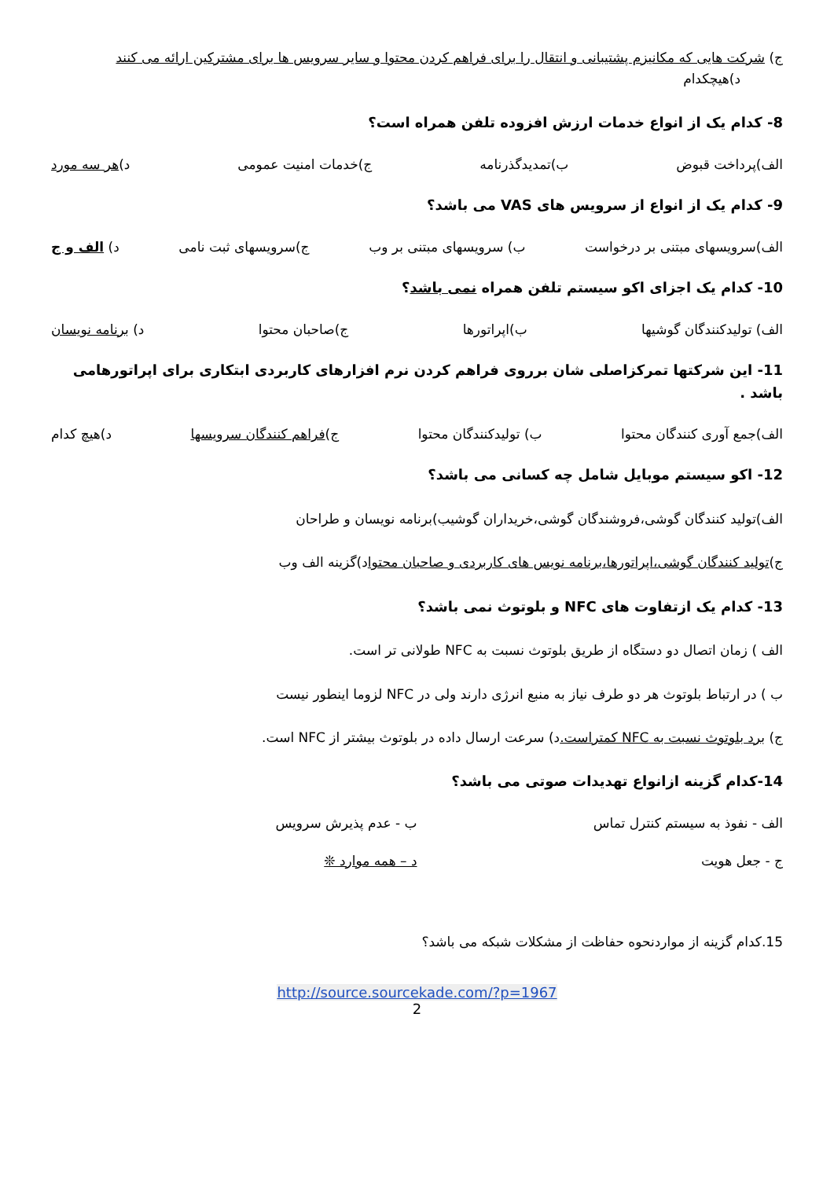ج) شرکت هایی که مکانیزم پشتیبانی و انتقال را برای فراهم کردن محتوا و سایر سرویس ها برای مشترکین ارائه می کنند د)هیچکدام
8- کدام یک از انواع خدمات ارزش افزوده تلفن همراه است؟
الف)پرداخت قبوض ب)تمدیدگذرنامه ج)خدمات امنیت عمومی د)هر سه مورد
9- کدام یک از انواع از سرویس های VAS می باشد؟
الف)سرویسهای مبتنی بر درخواست ب) سرویسهای مبتنی بر وب ج)سرویسهای ثبت نامی د) الف و ج
10- کدام یک اجزای اکو سیستم تلفن همراه نمی باشد؟
الف) تولیدکنندگان گوشیها ب)اپراتورها ج)صاحبان محتوا د) برنامه نویسان
11- این شرکتها تمرکزاصلی شان برروی فراهم کردن نرم افزارهای کاربردی ابتکاری برای اپراتورهامی باشد .
الف)جمع آوری کنندگان محتوا ب) تولیدکنندگان محتوا ج)فراهم کنندگان سرویسها د)هیچ کدام
12- اکو سیستم موبایل شامل چه کسانی می باشد؟
الف)تولید کنندگان گوشی،فروشندگان گوشی،خریداران گوشیب)برنامه نویسان و طراحان
ج)تولید کنندگان گوشی،اپراتورها،برنامه نویس های کاربردی و صاحبان محتواد)گزینه الف وب
13- کدام یک ازتفاوت های NFC و بلوتوث نمی باشد؟
الف ) زمان اتصال دو دستگاه از طریق بلوتوث نسبت به NFC طولانی تر است.
ب ) در ارتباط بلوتوث هر دو طرف نیاز به منبع انرژی دارند ولی در NFC لزوما اینطور نیست
ج) برد بلوتوث نسبت به NFC کمتراست. د) سرعت ارسال داده در بلوتوث بیشتر از NFC است.
14-کدام گزینه ازانواع تهدیدات صوتی می باشد؟
الف - نفوذ به سیستم کنترل تماس ب - عدم پذیرش سرویس
ج - جعل هویت د – همه موارد ❊
15.کدام گزینه از مواردنحوه حفاظت از مشکلات شبکه می باشد؟
http://source.sourcekade.com/?p=1967
2